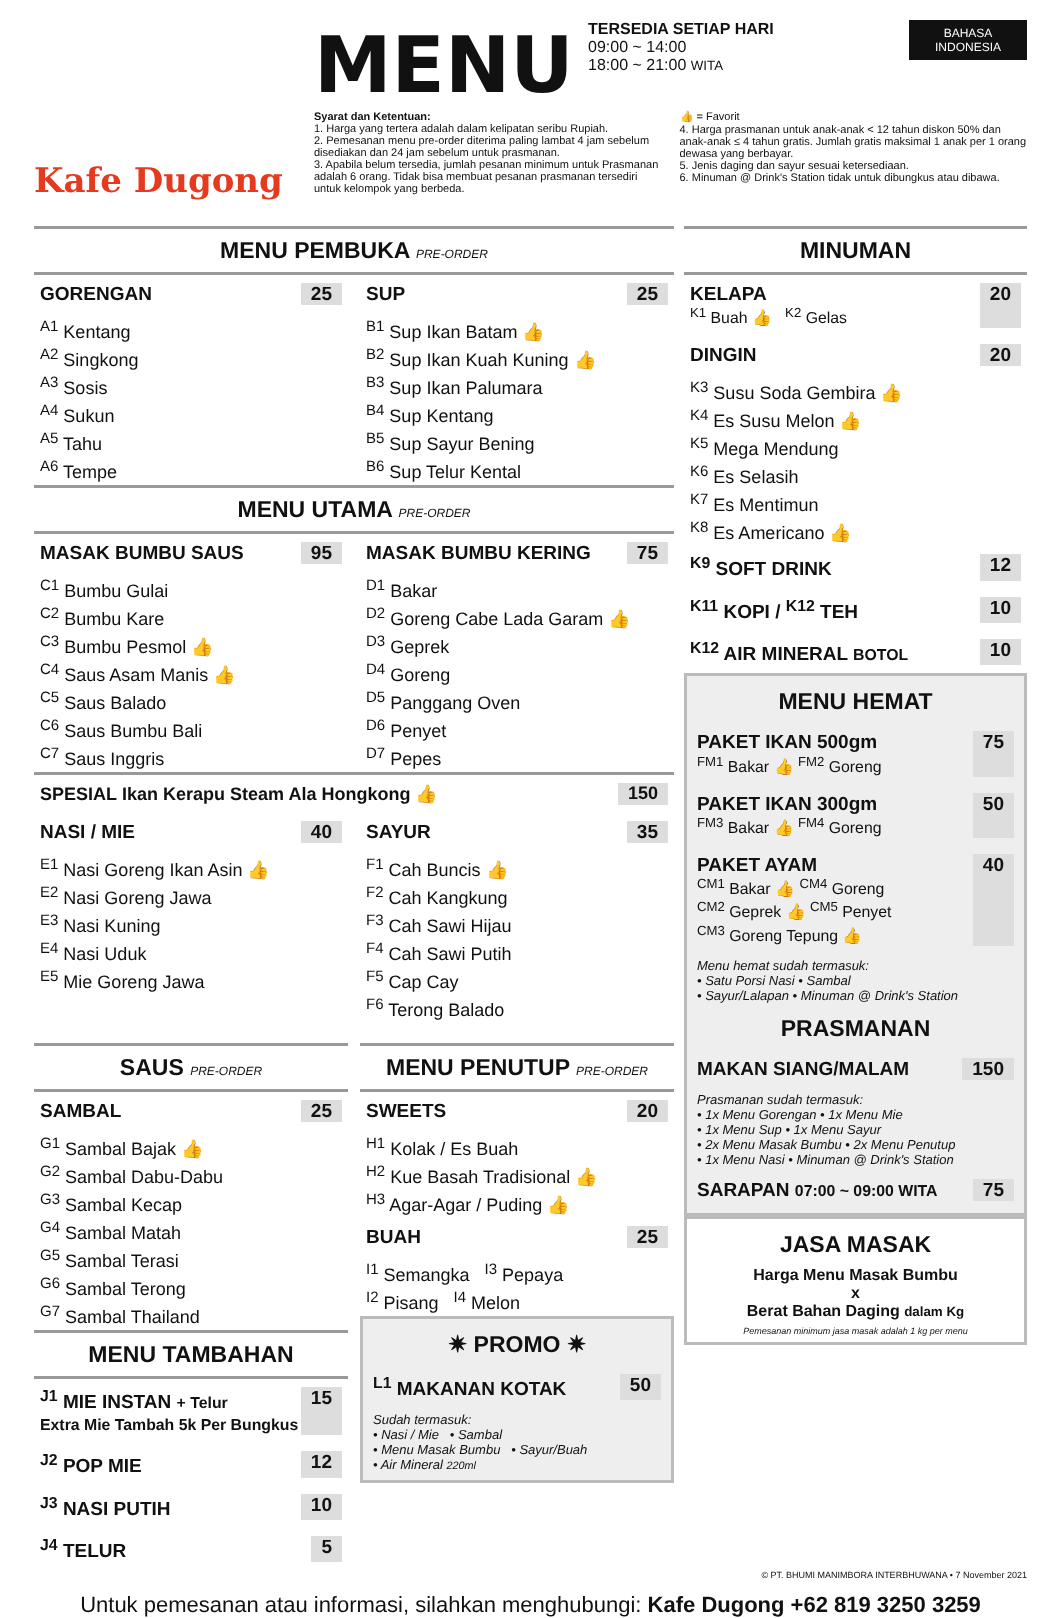Kafe Dugong
BAHASA
INDONESIA
MENU
TERSEDIA SETIAP HARI
09:00 ~ 14:00
18:00 ~ 21:00 WITA
Syarat dan Ketentuan:
1. Harga yang tertera adalah dalam kelipatan seribu Rupiah.
2. Pemesanan menu pre-order diterima paling lambat 4 jam sebelum disediakan dan 24 jam sebelum untuk prasmanan.
3. Apabila belum tersedia, jumlah pesanan minimum untuk Prasmanan adalah 6 orang. Tidak bisa membuat pesanan prasmanan tersediri untuk kelompok yang berbeda.
👍 = Favorit
4. Harga prasmanan untuk anak-anak < 12 tahun diskon 50% dan anak-anak ≤ 4 tahun gratis. Jumlah gratis maksimal 1 anak per 1 orang dewasa yang berbayar.
5. Jenis daging dan sayur sesuai ketersediaan.
6. Minuman @ Drink's Station tidak untuk dibungkus atau dibawa.
MENU PEMBUKA PRE-ORDER
GORENGAN 25
<sup>A1</sup> Kentang
<sup>A2</sup> Singkong
<sup>A3</sup> Sosis
<sup>A4</sup> Sukun
<sup>A5</sup> Tahu
<sup>A6</sup> Tempe
SUP 25
<sup>B1</sup> Sup Ikan Batam 👍
<sup>B2</sup> Sup Ikan Kuah Kuning 👍
<sup>B3</sup> Sup Ikan Palumara
<sup>B4</sup> Sup Kentang
<sup>B5</sup> Sup Sayur Bening
<sup>B6</sup> Sup Telur Kental
MENU UTAMA PRE-ORDER
MASAK BUMBU SAUS 95
<sup>C1</sup> Bumbu Gulai
<sup>C2</sup> Bumbu Kare
<sup>C3</sup> Bumbu Pesmol 👍
<sup>C4</sup> Saus Asam Manis 👍
<sup>C5</sup> Saus Balado
<sup>C6</sup> Saus Bumbu Bali
<sup>C7</sup> Saus Inggris
MASAK BUMBU KERING 75
<sup>D1</sup> Bakar
<sup>D2</sup> Goreng Cabe Lada Garam 👍
<sup>D3</sup> Geprek
<sup>D4</sup> Goreng
<sup>D5</sup> Panggang Oven
<sup>D6</sup> Penyet
<sup>D7</sup> Pepes
SPESIAL Ikan Kerapu Steam Ala Hongkong 👍 150
NASI / MIE 40
<sup>E1</sup> Nasi Goreng Ikan Asin 👍
<sup>E2</sup> Nasi Goreng Jawa
<sup>E3</sup> Nasi Kuning
<sup>E4</sup> Nasi Uduk
<sup>E5</sup> Mie Goreng Jawa
SAYUR 35
<sup>F1</sup> Cah Buncis 👍
<sup>F2</sup> Cah Kangkung
<sup>F3</sup> Cah Sawi Hijau
<sup>F4</sup> Cah Sawi Putih
<sup>F5</sup> Cap Cay
<sup>F6</sup> Terong Balado
SAUS PRE-ORDER
SAMBAL 25
<sup>G1</sup> Sambal Bajak 👍
<sup>G2</sup> Sambal Dabu-Dabu
<sup>G3</sup> Sambal Kecap
<sup>G4</sup> Sambal Matah
<sup>G5</sup> Sambal Terasi
<sup>G6</sup> Sambal Terong
<sup>G7</sup> Sambal Thailand
MENU TAMBAHAN
<sup>J1</sup> MIE INSTAN + Telur
Extra Mie Tambah 5k Per Bungkus 15
<sup>J2</sup> POP MIE 12
<sup>J3</sup> NASI PUTIH 10
<sup>J4</sup> TELUR 5
MENU PENUTUP PRE-ORDER
SWEETS 20
<sup>H1</sup> Kolak / Es Buah
<sup>H2</sup> Kue Basah Tradisional 👍
<sup>H3</sup> Agar-Agar / Puding 👍
BUAH 25
<sup>I1</sup> Semangka <sup>I3</sup> Pepaya
<sup>I2</sup> Pisang <sup>I4</sup> Melon
✷ PROMO ✷
<sup>L1</sup> MAKANAN KOTAK 50
Sudah termasuk:
• Nasi / Mie • Sambal
• Menu Masak Bumbu • Sayur/Buah
• Air Mineral 220ml
MINUMAN
KELAPA
<sup>K1</sup> Buah 👍 <sup>K2</sup> Gelas 20
DINGIN 20
<sup>K3</sup> Susu Soda Gembira 👍
<sup>K4</sup> Es Susu Melon 👍
<sup>K5</sup> Mega Mendung
<sup>K6</sup> Es Selasih
<sup>K7</sup> Es Mentimun
<sup>K8</sup> Es Americano 👍
<sup>K9</sup> SOFT DRINK 12
<sup>K11</sup> KOPI / <sup>K12</sup> TEH 10
<sup>K12</sup> AIR MINERAL BOTOL 10
MENU HEMAT
PAKET IKAN 500gm
<sup>FM1</sup> Bakar 👍 <sup>FM2</sup> Goreng 75
PAKET IKAN 300gm
<sup>FM3</sup> Bakar 👍 <sup>FM4</sup> Goreng 50
PAKET AYAM
<sup>CM1</sup> Bakar 👍 <sup>CM4</sup> Goreng
<sup>CM2</sup> Geprek 👍 <sup>CM5</sup> Penyet
<sup>CM3</sup> Goreng Tepung 👍 40
Menu hemat sudah termasuk:
• Satu Porsi Nasi • Sambal
• Sayur/Lalapan • Minuman @ Drink's Station
PRASMANAN
MAKAN SIANG/MALAM 150
Prasmanan sudah termasuk:
• 1x Menu Gorengan • 1x Menu Mie
• 1x Menu Sup • 1x Menu Sayur
• 2x Menu Masak Bumbu • 2x Menu Penutup
• 1x Menu Nasi • Minuman @ Drink's Station
SARAPAN 07:00 ~ 09:00 WITA 75
JASA MASAK
Harga Menu Masak Bumbu
x
Berat Bahan Daging dalam Kg
Pemesanan minimum jasa masak adalah 1 kg per menu
© PT. BHUMI MANIMBORA INTERBHUWANA • 7 November 2021
Untuk pemesanan atau informasi, silahkan menghubungi: Kafe Dugong +62 819 3250 3259